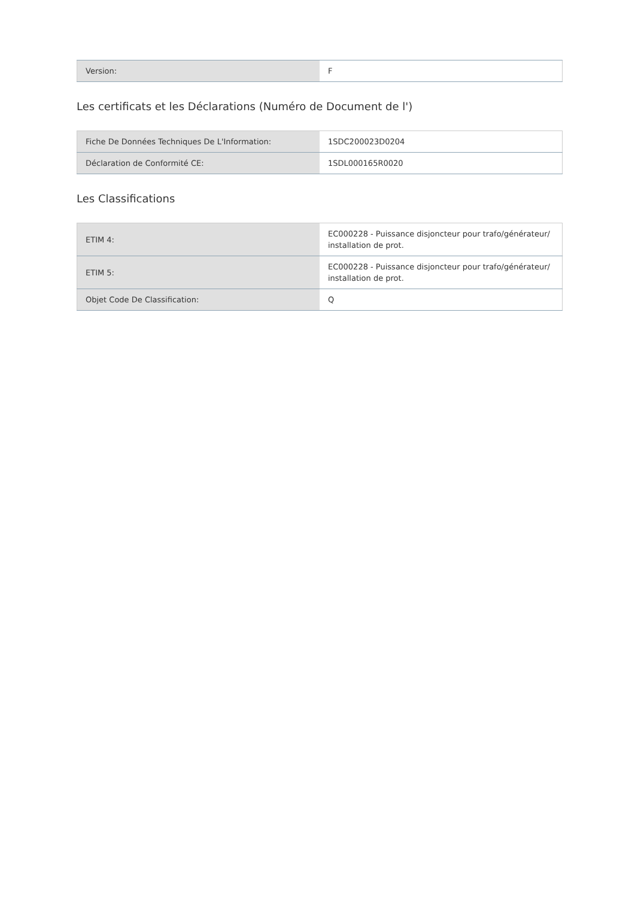| Version: | F |
Les certificats et les Déclarations (Numéro de Document de l')
| Fiche De Données Techniques De L'Information: | 1SDC200023D0204 |
| Déclaration de Conformité CE: | 1SDL000165R0020 |
Les Classifications
| ETIM 4: | EC000228 - Puissance disjoncteur pour trafo/générateur/ installation de prot. |
| ETIM 5: | EC000228 - Puissance disjoncteur pour trafo/générateur/ installation de prot. |
| Objet Code De Classification: | Q |